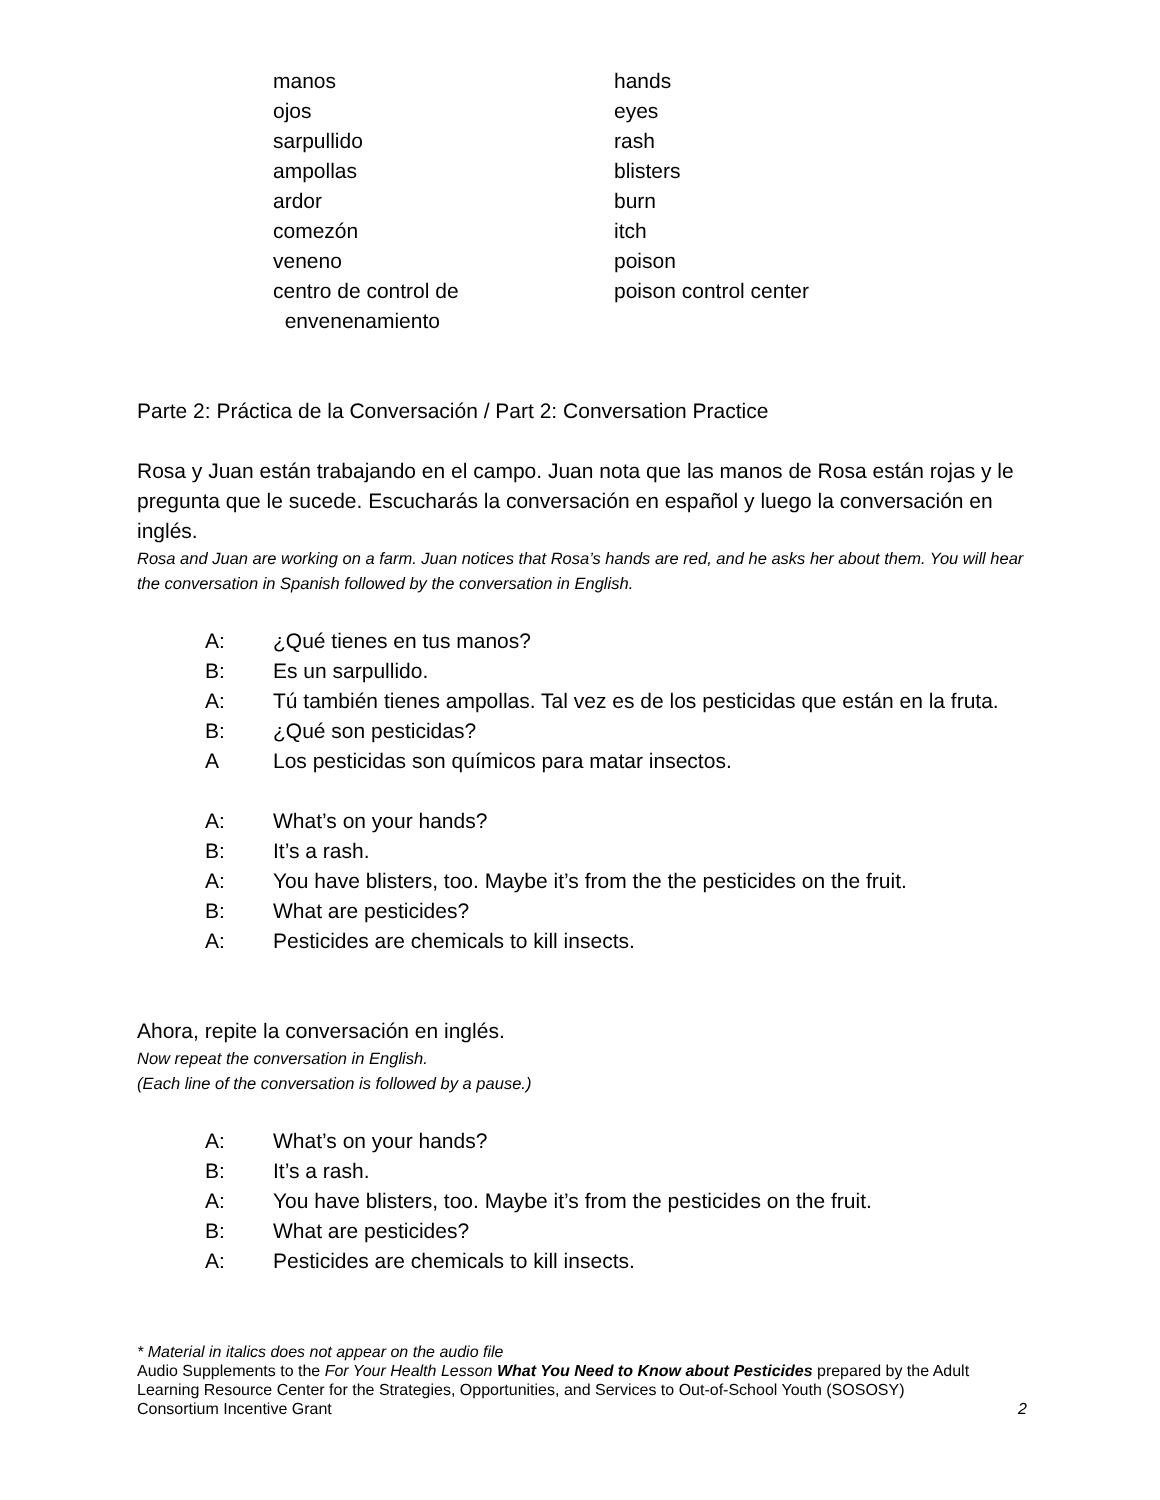| manos | hands |
| ojos | eyes |
| sarpullido | rash |
| ampollas | blisters |
| ardor | burn |
| comezón | itch |
| veneno | poison |
| centro de control de envenenamiento | poison control center |
Parte 2: Práctica de la Conversación / Part 2: Conversation Practice
Rosa y Juan están trabajando en el campo. Juan nota que las manos de Rosa están rojas y le pregunta que le sucede. Escucharás la conversación en español y luego la conversación en inglés.
Rosa and Juan are working on a farm. Juan notices that Rosa’s hands are red, and he asks her about them. You will hear the conversation in Spanish followed by the conversation in English.
| A: | ¿Qué tienes en tus manos? |
| B: | Es un sarpullido. |
| A: | Tú también tienes ampollas. Tal vez es de los pesticidas que están en la fruta. |
| B: | ¿Qué son pesticidas? |
| A | Los pesticidas son químicos para matar insectos. |
| A: | What’s on your hands? |
| B: | It’s a rash. |
| A: | You have blisters, too. Maybe it’s from the the pesticides on the fruit. |
| B: | What are pesticides? |
| A: | Pesticides are chemicals to kill insects. |
Ahora, repite la conversación en inglés.
Now repeat the conversation in English.
(Each line of the conversation is followed by a pause.)
| A: | What’s on your hands? |
| B: | It’s a rash. |
| A: | You have blisters, too. Maybe it’s from the pesticides on the fruit. |
| B: | What are pesticides? |
| A: | Pesticides are chemicals to kill insects. |
* Material in italics does not appear on the audio file
Audio Supplements to the For Your Health Lesson What You Need to Know about Pesticides prepared by the Adult Learning Resource Center for the Strategies, Opportunities, and Services to Out-of-School Youth (SOSOSY)
Consortium Incentive Grant 2